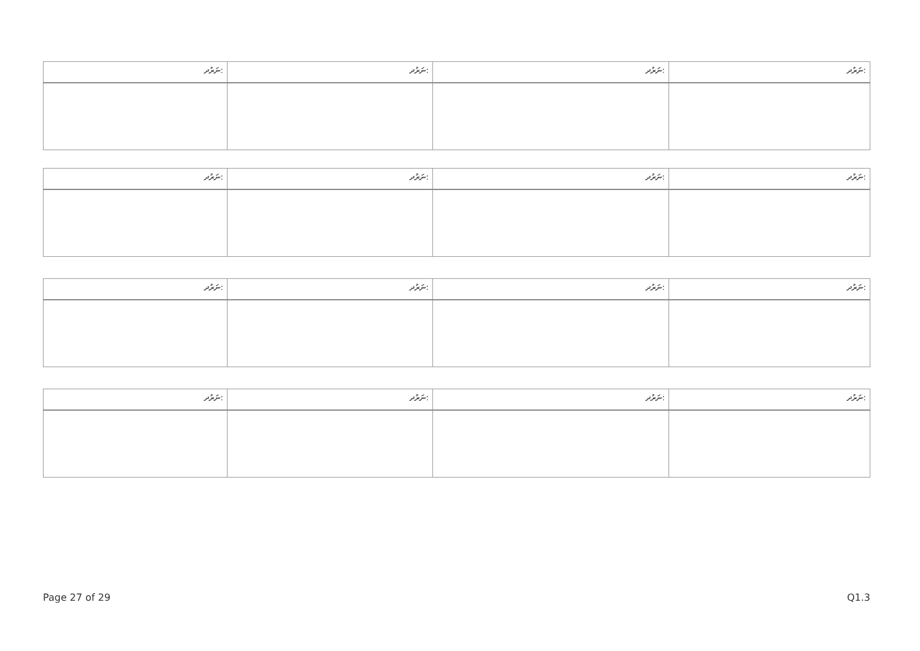| ނަރުދ: | ނަރުދ: | ނަރުދ: | ނަރުދ: |
| ނަރުދ: | ނަރުދ: | ނަރުދ: | ނަރުދ: |
| ނަރުދ: | ނަރުދ: | ނަރުދ: | ނަރުދ: |
| ނަރުދ: | ނަރުދ: | ނަރުދ: | ނަރުދ: |
Page 27 of 29 Q1.3